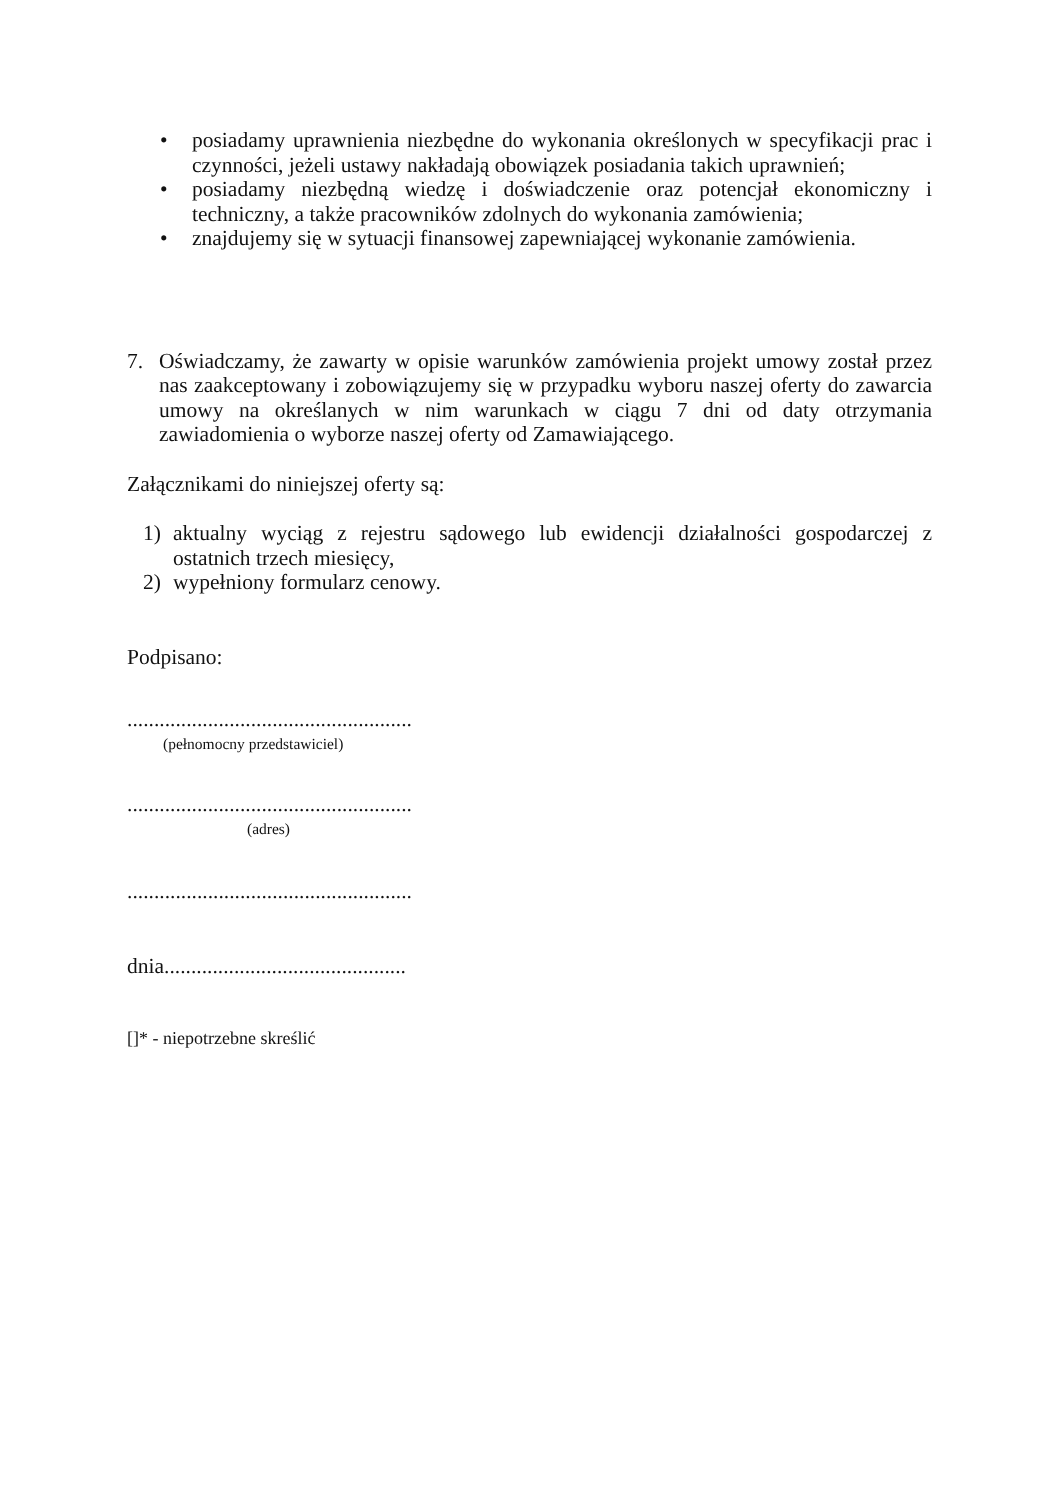• posiadamy uprawnienia niezbędne do wykonania określonych w specyfikacji prac i czynności, jeżeli ustawy nakładają obowiązek posiadania takich uprawnień;
• posiadamy niezbędną wiedzę i doświadczenie oraz potencjał ekonomiczny i techniczny, a także pracowników zdolnych do wykonania zamówienia;
• znajdujemy się w sytuacji finansowej zapewniającej wykonanie zamówienia.
7. Oświadczamy, że zawarty w opisie warunków zamówienia projekt umowy został przez nas zaakceptowany i zobowiązujemy się w przypadku wyboru naszej oferty do zawarcia umowy na określanych w nim warunkach w ciągu 7 dni od daty otrzymania zawiadomienia o wyborze naszej oferty od Zamawiającego.
Załącznikami do niniejszej oferty są:
1) aktualny wyciąg z rejestru sądowego lub ewidencji działalności gospodarczej z ostatnich trzech miesięcy,
2) wypełniony formularz cenowy.
Podpisano:
.....................................................
(pełnomocny przedstawiciel)
.....................................................
(adres)
.....................................................
dnia.............................................
[]* - niepotrzebne skreślić